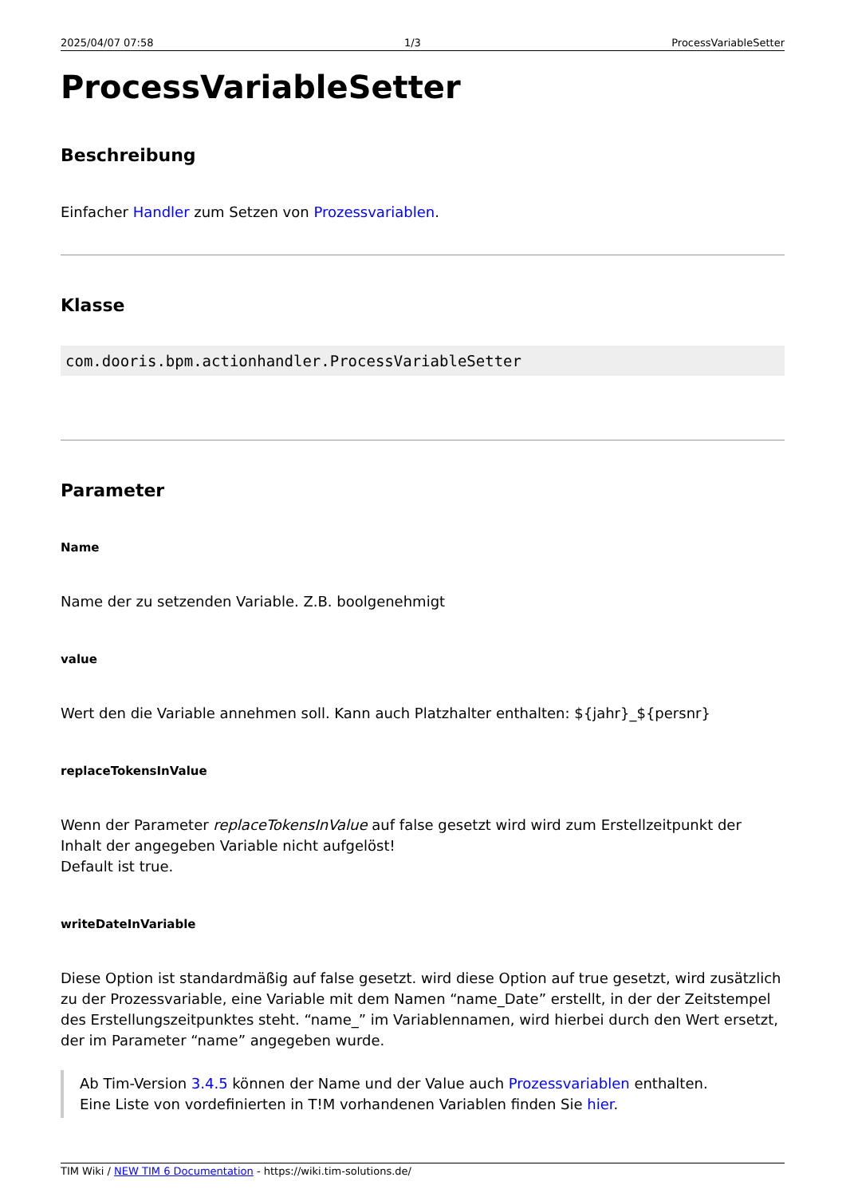2025/04/07 07:58 1/3 ProcessVariableSetter
ProcessVariableSetter
Beschreibung
Einfacher Handler zum Setzen von Prozessvariablen.
Klasse
com.dooris.bpm.actionhandler.ProcessVariableSetter
Parameter
Name
Name der zu setzenden Variable. Z.B. boolgenehmigt
value
Wert den die Variable annehmen soll. Kann auch Platzhalter enthalten: ${jahr}_${persnr}
replaceTokensInValue
Wenn der Parameter replaceTokensInValue auf false gesetzt wird wird zum Erstellzeitpunkt der Inhalt der angegeben Variable nicht aufgelöst!
Default ist true.
writeDateInVariable
Diese Option ist standardmäßig auf false gesetzt. wird diese Option auf true gesetzt, wird zusätzlich zu der Prozessvariable, eine Variable mit dem Namen “name_Date” erstellt, in der der Zeitstempel des Erstellungszeitpunktes steht. “name_” im Variablennamen, wird hierbei durch den Wert ersetzt, der im Parameter “name” angegeben wurde.
Ab Tim-Version 3.4.5 können der Name und der Value auch Prozessvariablen enthalten.
Eine Liste von vordefinierten in T!M vorhandenen Variablen finden Sie hier.
TIM Wiki / NEW TIM 6 Documentation - https://wiki.tim-solutions.de/